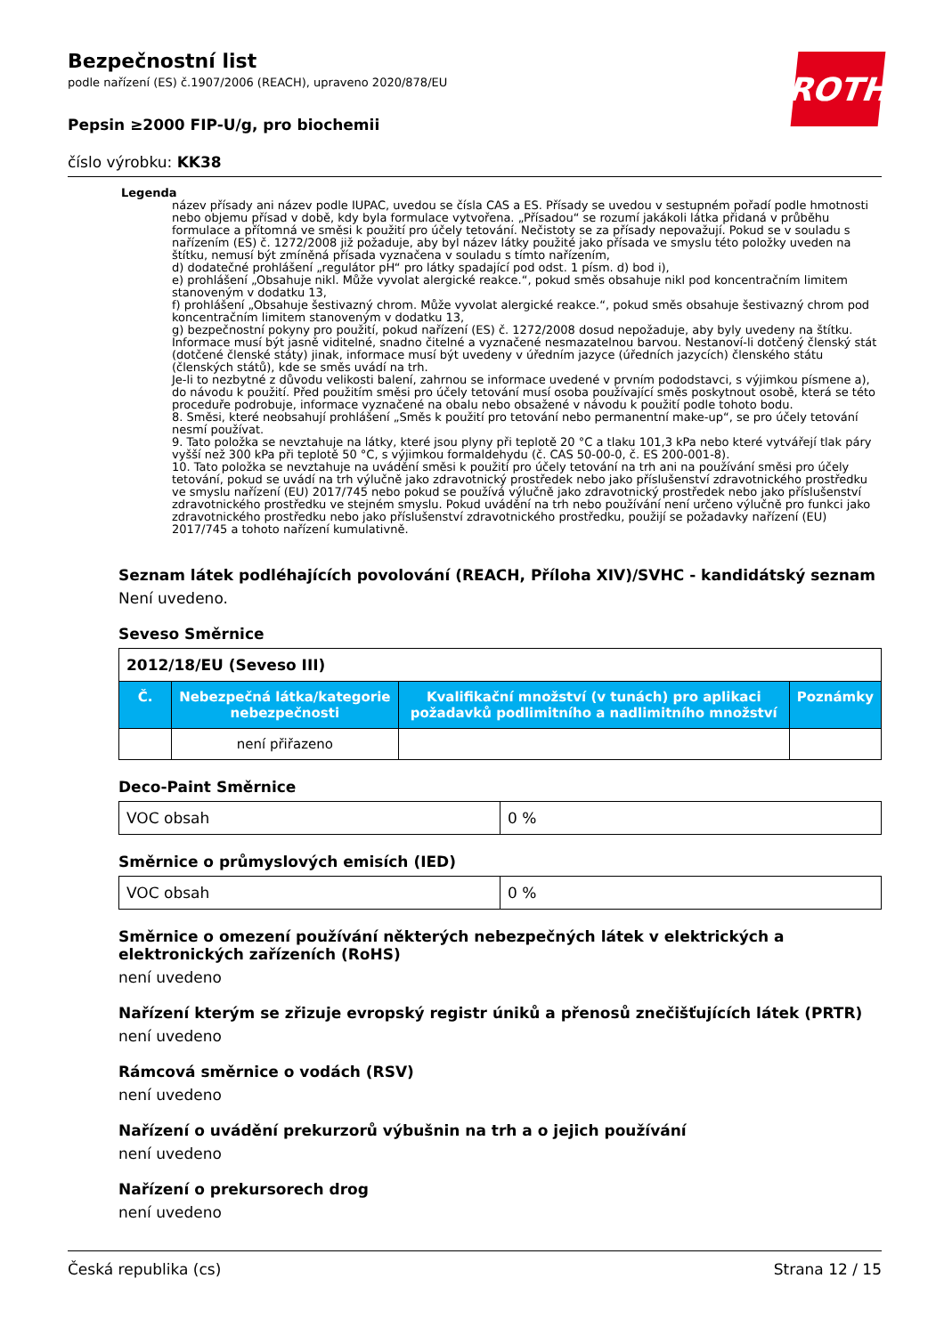ROTH
Bezpečnostní list
podle nařízení (ES) č.1907/2006 (REACH), upraveno 2020/878/EU
Pepsin ≥2000 FIP-U/g, pro biochemii
číslo výrobku: KK38
Legenda
název přísady ani název podle IUPAC, uvedou se čísla CAS a ES. Přísady se uvedou v sestupném pořadí podle hmotnosti nebo objemu přísad v době, kdy byla formulace vytvořena. „Přísadou“ se rozumí jakákoli látka přidaná v průběhu formulace a přítomná ve směsi k použití pro účely tetování. Nečistoty se za přísady nepovažují. Pokud se v souladu s nařízením (ES) č. 1272/2008 již požaduje, aby byl název látky použité jako přísada ve smyslu této položky uveden na štítku, nemusí být zmíněná přísada vyznačena v souladu s tímto nařízením,
d) dodatečné prohlášení „regulátor pH“ pro látky spadající pod odst. 1 písm. d) bod i),
e) prohlášení „Obsahuje nikl. Může vyvolat alergické reakce.“, pokud směs obsahuje nikl pod koncentračním limitem stanoveným v dodatku 13,
f) prohlášení „Obsahuje šestivazný chrom. Může vyvolat alergické reakce.“, pokud směs obsahuje šestivazný chrom pod koncentračním limitem stanoveným v dodatku 13,
g) bezpečnostní pokyny pro použití, pokud nařízení (ES) č. 1272/2008 dosud nepožaduje, aby byly uvedeny na štítku. Informace musí být jasně viditelné, snadno čitelné a vyznačené nesmazatelnou barvou. Nestanoví-li dotčený členský stát (dotčené členské státy) jinak, informace musí být uvedeny v úředním jazyce (úředních jazycích) členského státu (členských států), kde se směs uvádí na trh.
Je-li to nezbytné z důvodu velikosti balení, zahrnou se informace uvedené v prvním pododstavci, s výjimkou písmene a), do návodu k použití. Před použitím směsi pro účely tetování musí osoba používající směs poskytnout osobě, která se této proceduře podrobuje, informace vyznačené na obalu nebo obsažené v návodu k použití podle tohoto bodu.
8. Směsi, které neobsahují prohlášení „Směs k použití pro tetování nebo permanentní make-up“, se pro účely tetování nesmí používat.
9. Tato položka se nevztahuje na látky, které jsou plyny při teplotě 20 °C a tlaku 101,3 kPa nebo které vytvářejí tlak páry vyšší než 300 kPa při teplotě 50 °C, s výjimkou formaldehydu (č. CAS 50-00-0, č. ES 200-001-8).
10. Tato položka se nevztahuje na uvádění směsi k použití pro účely tetování na trh ani na používání směsi pro účely tetování, pokud se uvádí na trh výlučně jako zdravotnický prostředek nebo jako příslušenství zdravotnického prostředku ve smyslu nařízení (EU) 2017/745 nebo pokud se používá výlučně jako zdravotnický prostředek nebo jako příslušenství zdravotnického prostředku ve stejném smyslu. Pokud uvádění na trh nebo používání není určeno výlučně pro funkci jako zdravotnického prostředku nebo jako příslušenství zdravotnického prostředku, použijí se požadavky nařízení (EU) 2017/745 a tohoto nařízení kumulativně.
Seznam látek podléhajících povolování (REACH, Příloha XIV)/SVHC - kandidátský seznam
Není uvedeno.
Seveso Směrnice
| 2012/18/EU (Seveso III) | | | |
| Č. | Nebezpečná látka/kategorie nebezpečnosti | Kvalifikační množství (v tunách) pro aplikaci požadavků podlimitního a nadlimitního množství | Poznámky |
| | není přiřazeno | | |
Deco-Paint Směrnice
| VOC obsah | 0 % |
Směrnice o průmyslových emisích (IED)
| VOC obsah | 0 % |
Směrnice o omezení používání některých nebezpečných látek v elektrických a elektronických zařízeních (RoHS)
není uvedeno
Nařízení kterým se zřizuje evropský registr úniků a přenosů znečišťujících látek (PRTR)
není uvedeno
Rámcová směrnice o vodách (RSV)
není uvedeno
Nařízení o uvádění prekurzorů výbušnin na trh a o jejich používání
není uvedeno
Nařízení o prekursorech drog
není uvedeno
Česká republika (cs) Strana 12 / 15